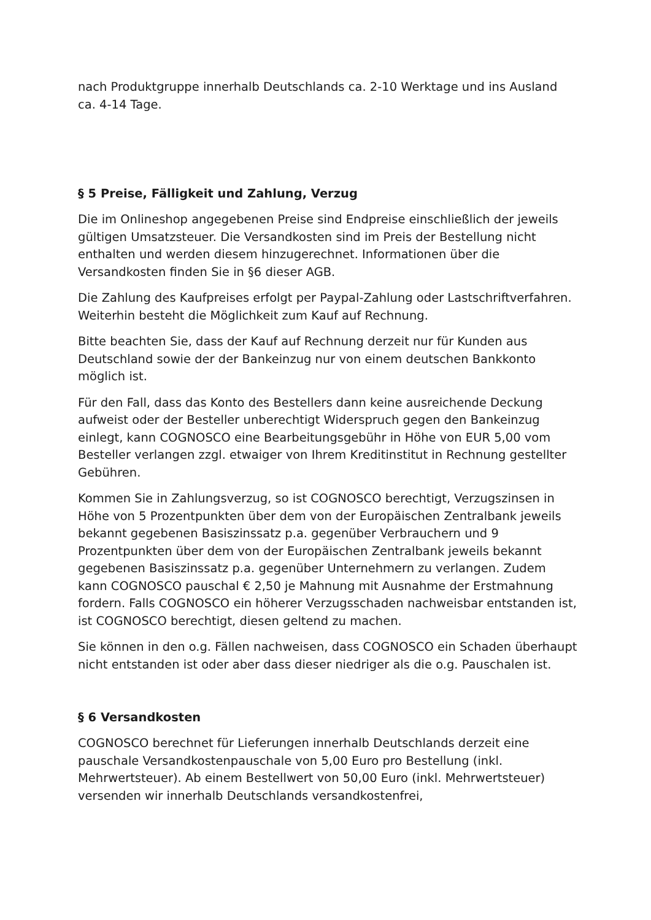nach Produktgruppe innerhalb Deutschlands ca. 2-10 Werktage und ins Ausland ca. 4-14 Tage.
§ 5 Preise, Fälligkeit und Zahlung, Verzug
Die im Onlineshop angegebenen Preise sind Endpreise einschließlich der jeweils gültigen Umsatzsteuer. Die Versandkosten sind im Preis der Bestellung nicht enthalten und werden diesem hinzugerechnet. Informationen über die Versandkosten finden Sie in §6 dieser AGB.
Die Zahlung des Kaufpreises erfolgt per Paypal-Zahlung oder Lastschriftverfahren. Weiterhin besteht die Möglichkeit zum Kauf auf Rechnung.
Bitte beachten Sie, dass der Kauf auf Rechnung derzeit nur für Kunden aus Deutschland sowie der der Bankeinzug nur von einem deutschen Bankkonto möglich ist.
Für den Fall, dass das Konto des Bestellers dann keine ausreichende Deckung aufweist oder der Besteller unberechtigt Widerspruch gegen den Bankeinzug einlegt, kann COGNOSCO eine Bearbeitungsgebühr in Höhe von EUR 5,00 vom Besteller verlangen zzgl. etwaiger von Ihrem Kreditinstitut in Rechnung gestellter Gebühren.
Kommen Sie in Zahlungsverzug, so ist COGNOSCO berechtigt, Verzugszinsen in Höhe von 5 Prozentpunkten über dem von der Europäischen Zentralbank jeweils bekannt gegebenen Basiszinssatz p.a. gegenüber Verbrauchern und 9 Prozentpunkten über dem von der Europäischen Zentralbank jeweils bekannt gegebenen Basiszinssatz p.a. gegenüber Unternehmern zu verlangen. Zudem kann COGNOSCO pauschal € 2,50 je Mahnung mit Ausnahme der Erstmahnung fordern. Falls COGNOSCO ein höherer Verzugsschaden nachweisbar entstanden ist, ist COGNOSCO berechtigt, diesen geltend zu machen.
Sie können in den o.g. Fällen nachweisen, dass COGNOSCO ein Schaden überhaupt nicht entstanden ist oder aber dass dieser niedriger als die o.g. Pauschalen ist.
§ 6 Versandkosten
COGNOSCO berechnet für Lieferungen innerhalb Deutschlands derzeit eine pauschale Versandkostenpauschale von 5,00 Euro pro Bestellung (inkl. Mehrwertsteuer). Ab einem Bestellwert von 50,00 Euro (inkl. Mehrwertsteuer) versenden wir innerhalb Deutschlands versandkostenfrei,